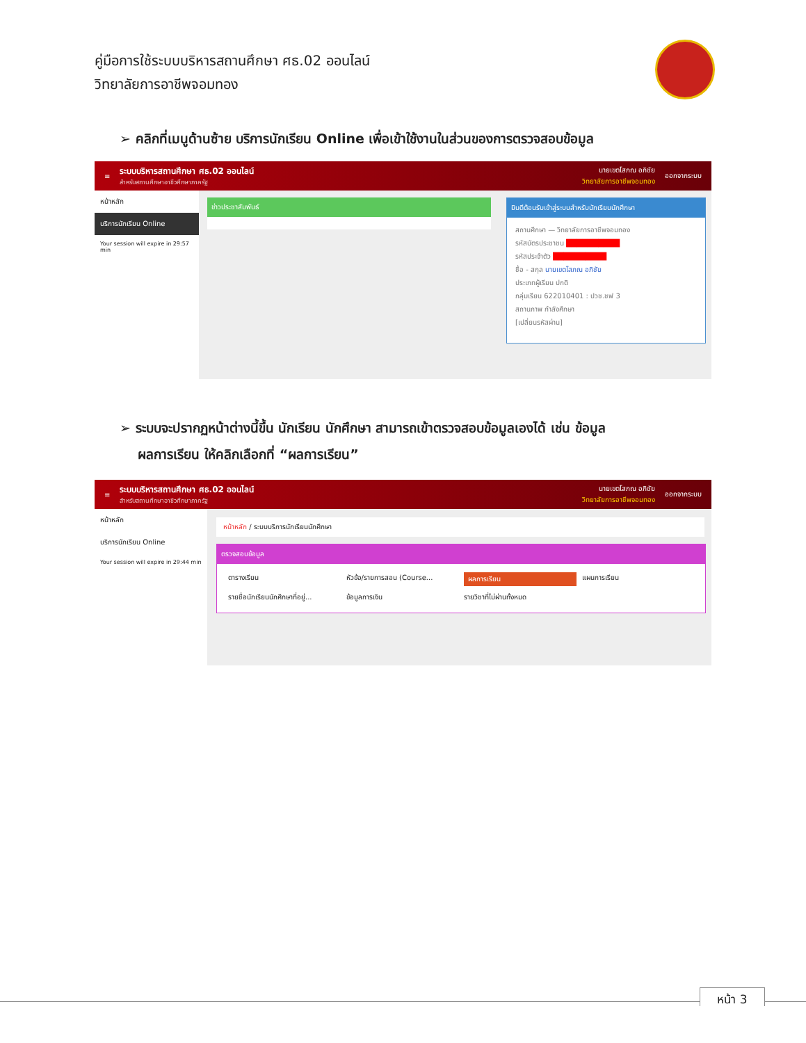คู่มือการใช้ระบบบริหารสถานศึกษา ศธ.02 ออนไลน์
วิทยาลัยการอาชีพจอมทอง
➢ คลิกที่เมนูด้านซ้าย บริการนักเรียน Online เพื่อเข้าใช้งานในส่วนของการตรวจสอบข้อมูล
≡ ระบบบริหารสถานศึกษา ศธ.02 ออนไลน์
สำหรับสถานศึกษาอาชีวศึกษาภาครัฐ นายเขตโสภณ อภิชัย
วิทยาลัยการอาชีพจอมทอง ออกจากระบบ
หน้าหลัก
บริการนักเรียน Online
Your session will expire in 29:57 min
ข่าวประชาสัมพันธ์
ยินดีต้อนรับเข้าสู่ระบบสำหรับนักเรียนนักศึกษา
สถานศึกษา — วิทยาลัยการอาชีพจอมทอง
รหัสบัตรประชาชน ██████████
รหัสประจำตัว ██████████
ชื่อ - สกุล นายเขตโสภณ อภิชัย
ประเภทผู้เรียน ปกติ
กลุ่มเรียน 622010401 : ปวช.ชฟ 3
สถานภาพ กำลังศึกษา
[เปลี่ยนรหัสผ่าน]
➢ ระบบจะปรากฏหน้าต่างนี้ขึ้น นักเรียน นักศึกษา สามารถเข้าตรวจสอบข้อมูลเองได้ เช่น ข้อมูล
ผลการเรียน ให้คลิกเลือกที่ “ผลการเรียน”
≡ ระบบบริหารสถานศึกษา ศธ.02 ออนไลน์
สำหรับสถานศึกษาอาชีวศึกษาภาครัฐ นายเขตโสภณ อภิชัย
วิทยาลัยการอาชีพจอมทอง ออกจากระบบ
หน้าหลัก
บริการนักเรียน Online
Your session will expire in 29:44 min
หน้าหลัก / ระบบบริการนักเรียนนักศึกษา
ตรวจสอบข้อมูล
ตารางเรียน หัวข้อ/รายการสอน (Course... ผลการเรียน แผนการเรียน รายชื่อนักเรียนนักศึกษาที่อยู่... ข้อมูลการเงิน รายวิชาที่ไม่ผ่านทั้งหมด
หน้า 3